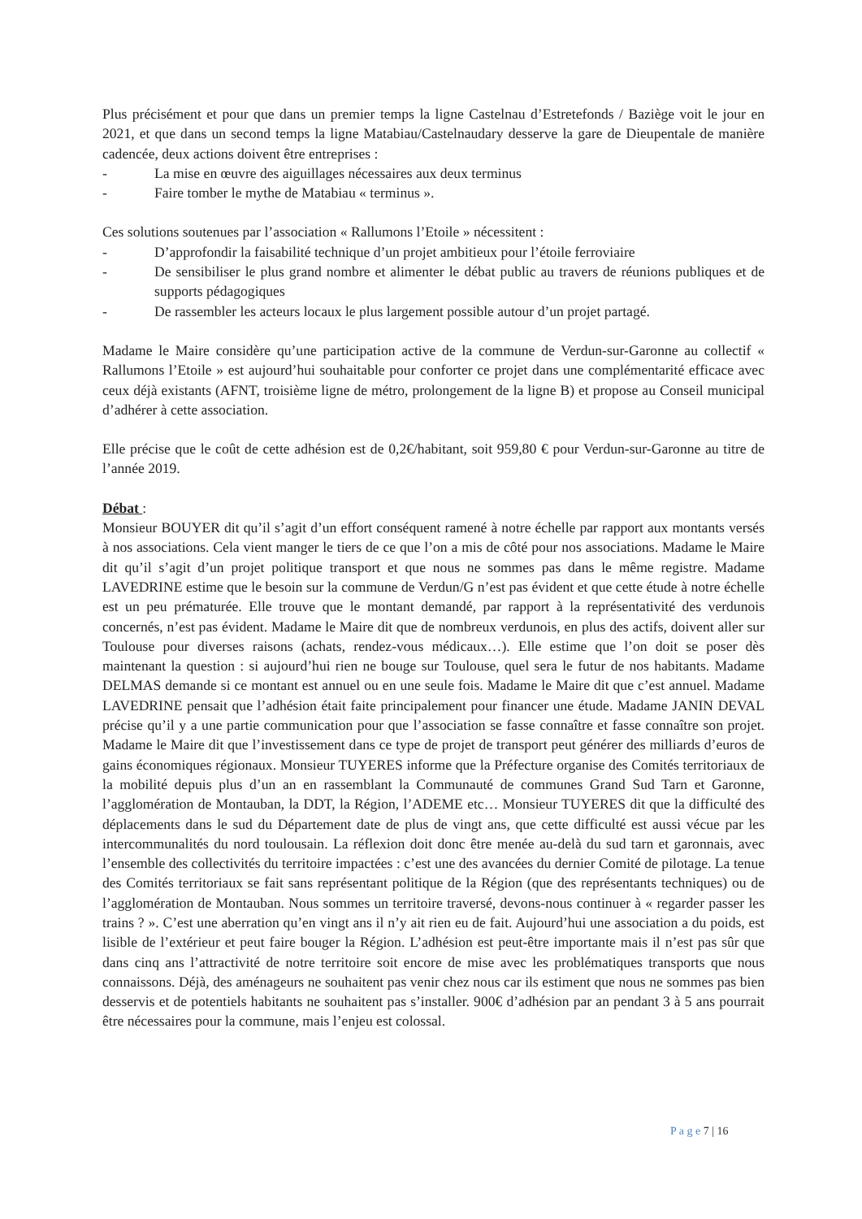Plus précisément et pour que dans un premier temps la ligne Castelnau d’Estretefonds / Baziège voit le jour en 2021, et que dans un second temps la ligne Matabiau/Castelnaudary desserve la gare de Dieupentale de manière cadencée, deux actions doivent être entreprises :
- La mise en œuvre des aiguillages nécessaires aux deux terminus
- Faire tomber le mythe de Matabiau « terminus ».
Ces solutions soutenues par l’association « Rallumons l’Etoile » nécessitent :
- D’approfondir la faisabilité technique d’un projet ambitieux pour l’étoile ferroviaire
- De sensibiliser le plus grand nombre et alimenter le débat public au travers de réunions publiques et de supports pédagogiques
- De rassembler les acteurs locaux le plus largement possible autour d’un projet partagé.
Madame le Maire considère qu’une participation active de la commune de Verdun-sur-Garonne au collectif « Rallumons l’Etoile » est aujourd’hui souhaitable pour conforter ce projet dans une complémentarité efficace avec ceux déjà existants (AFNT, troisième ligne de métro, prolongement de la ligne B) et propose au Conseil municipal d’adhérer à cette association.
Elle précise que le coût de cette adhésion est de 0,2€/habitant, soit 959,80 € pour Verdun-sur-Garonne au titre de l’année 2019.
Débat :
Monsieur BOUYER dit qu’il s’agit d’un effort conséquent ramené à notre échelle par rapport aux montants versés à nos associations. Cela vient manger le tiers de ce que l’on a mis de côté pour nos associations. Madame le Maire dit qu’il s’agit d’un projet politique transport et que nous ne sommes pas dans le même registre. Madame LAVEDRINE estime que le besoin sur la commune de Verdun/G n’est pas évident et que cette étude à notre échelle est un peu prématurée. Elle trouve que le montant demandé, par rapport à la représentativité des verdunois concernés, n’est pas évident. Madame le Maire dit que de nombreux verdunois, en plus des actifs, doivent aller sur Toulouse pour diverses raisons (achats, rendez-vous médicaux…). Elle estime que l’on doit se poser dès maintenant la question : si aujourd’hui rien ne bouge sur Toulouse, quel sera le futur de nos habitants. Madame DELMAS demande si ce montant est annuel ou en une seule fois. Madame le Maire dit que c’est annuel. Madame LAVEDRINE pensait que l’adhésion était faite principalement pour financer une étude. Madame JANIN DEVAL précise qu’il y a une partie communication pour que l’association se fasse connaître et fasse connaître son projet. Madame le Maire dit que l’investissement dans ce type de projet de transport peut générer des milliards d’euros de gains économiques régionaux. Monsieur TUYERES informe que la Préfecture organise des Comités territoriaux de la mobilité depuis plus d’un an en rassemblant la Communauté de communes Grand Sud Tarn et Garonne, l’agglomération de Montauban, la DDT, la Région, l’ADEME etc… Monsieur TUYERES dit que la difficulté des déplacements dans le sud du Département date de plus de vingt ans, que cette difficulté est aussi vécue par les intercommunalités du nord toulousain. La réflexion doit donc être menée au-delà du sud tarn et garonnais, avec l’ensemble des collectivités du territoire impactées : c’est une des avancées du dernier Comité de pilotage. La tenue des Comités territoriaux se fait sans représentant politique de la Région (que des représentants techniques) ou de l’agglomération de Montauban. Nous sommes un territoire traversé, devons-nous continuer à « regarder passer les trains ? ». C’est une aberration qu’en vingt ans il n’y ait rien eu de fait. Aujourd’hui une association a du poids, est lisible de l’extérieur et peut faire bouger la Région. L’adhésion est peut-être importante mais il n’est pas sûr que dans cinq ans l’attractivité de notre territoire soit encore de mise avec les problématiques transports que nous connaissons. Déjà, des aménageurs ne souhaitent pas venir chez nous car ils estiment que nous ne sommes pas bien desservis et de potentiels habitants ne souhaitent pas s’installer. 900€ d’adhésion par an pendant 3 à 5 ans pourrait être nécessaires pour la commune, mais l’enjeu est colossal.
P a g e 7 | 16